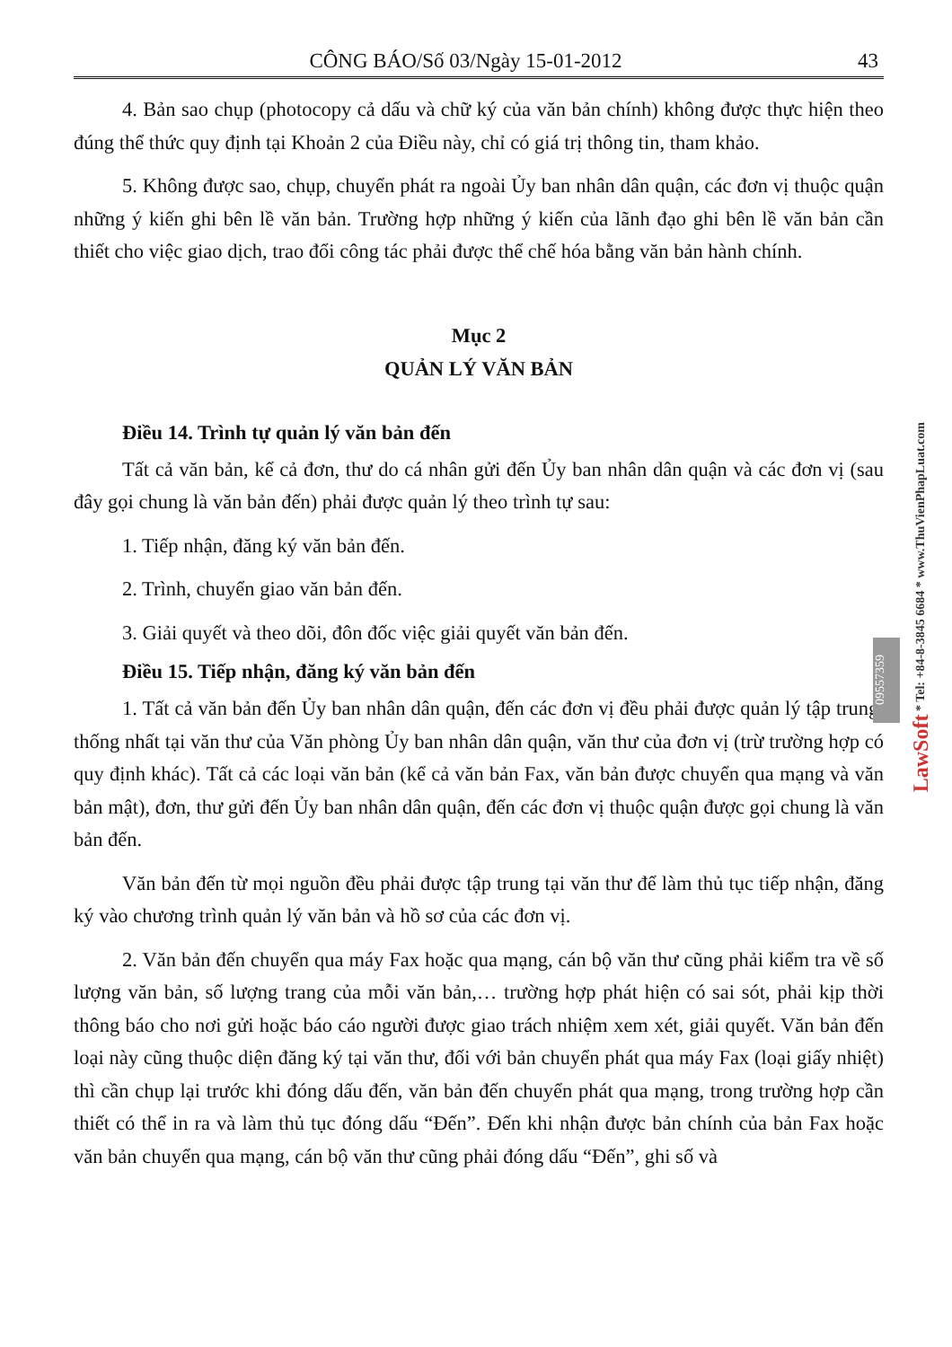CÔNG BÁO/Số 03/Ngày 15-01-2012 43
4. Bản sao chụp (photocopy cả dấu và chữ ký của văn bản chính) không được thực hiện theo đúng thể thức quy định tại Khoản 2 của Điều này, chỉ có giá trị thông tin, tham khảo.
5. Không được sao, chụp, chuyển phát ra ngoài Ủy ban nhân dân quận, các đơn vị thuộc quận những ý kiến ghi bên lề văn bản. Trường hợp những ý kiến của lãnh đạo ghi bên lề văn bản cần thiết cho việc giao dịch, trao đổi công tác phải được thể chế hóa bằng văn bản hành chính.
Mục 2
QUẢN LÝ VĂN BẢN
Điều 14. Trình tự quản lý văn bản đến
Tất cả văn bản, kể cả đơn, thư do cá nhân gửi đến Ủy ban nhân dân quận và các đơn vị (sau đây gọi chung là văn bản đến) phải được quản lý theo trình tự sau:
1. Tiếp nhận, đăng ký văn bản đến.
2. Trình, chuyển giao văn bản đến.
3. Giải quyết và theo dõi, đôn đốc việc giải quyết văn bản đến.
Điều 15. Tiếp nhận, đăng ký văn bản đến
1. Tất cả văn bản đến Ủy ban nhân dân quận, đến các đơn vị đều phải được quản lý tập trung, thống nhất tại văn thư của Văn phòng Ủy ban nhân dân quận, văn thư của đơn vị (trừ trường hợp có quy định khác). Tất cả các loại văn bản (kể cả văn bản Fax, văn bản được chuyển qua mạng và văn bản mật), đơn, thư gửi đến Ủy ban nhân dân quận, đến các đơn vị thuộc quận được gọi chung là văn bản đến.
Văn bản đến từ mọi nguồn đều phải được tập trung tại văn thư để làm thủ tục tiếp nhận, đăng ký vào chương trình quản lý văn bản và hồ sơ của các đơn vị.
2. Văn bản đến chuyển qua máy Fax hoặc qua mạng, cán bộ văn thư cũng phải kiểm tra về số lượng văn bản, số lượng trang của mỗi văn bản,… trường hợp phát hiện có sai sót, phải kịp thời thông báo cho nơi gửi hoặc báo cáo người được giao trách nhiệm xem xét, giải quyết. Văn bản đến loại này cũng thuộc diện đăng ký tại văn thư, đối với bản chuyển phát qua máy Fax (loại giấy nhiệt) thì cần chụp lại trước khi đóng dấu đến, văn bản đến chuyển phát qua mạng, trong trường hợp cần thiết có thể in ra và làm thủ tục đóng dấu “Đến”. Đến khi nhận được bản chính của bản Fax hoặc văn bản chuyển qua mạng, cán bộ văn thư cũng phải đóng dấu “Đến”, ghi số và
LawSoft * Tel: +84-8-3845 6684 * www.ThuVienPhapLuat.com
09557359